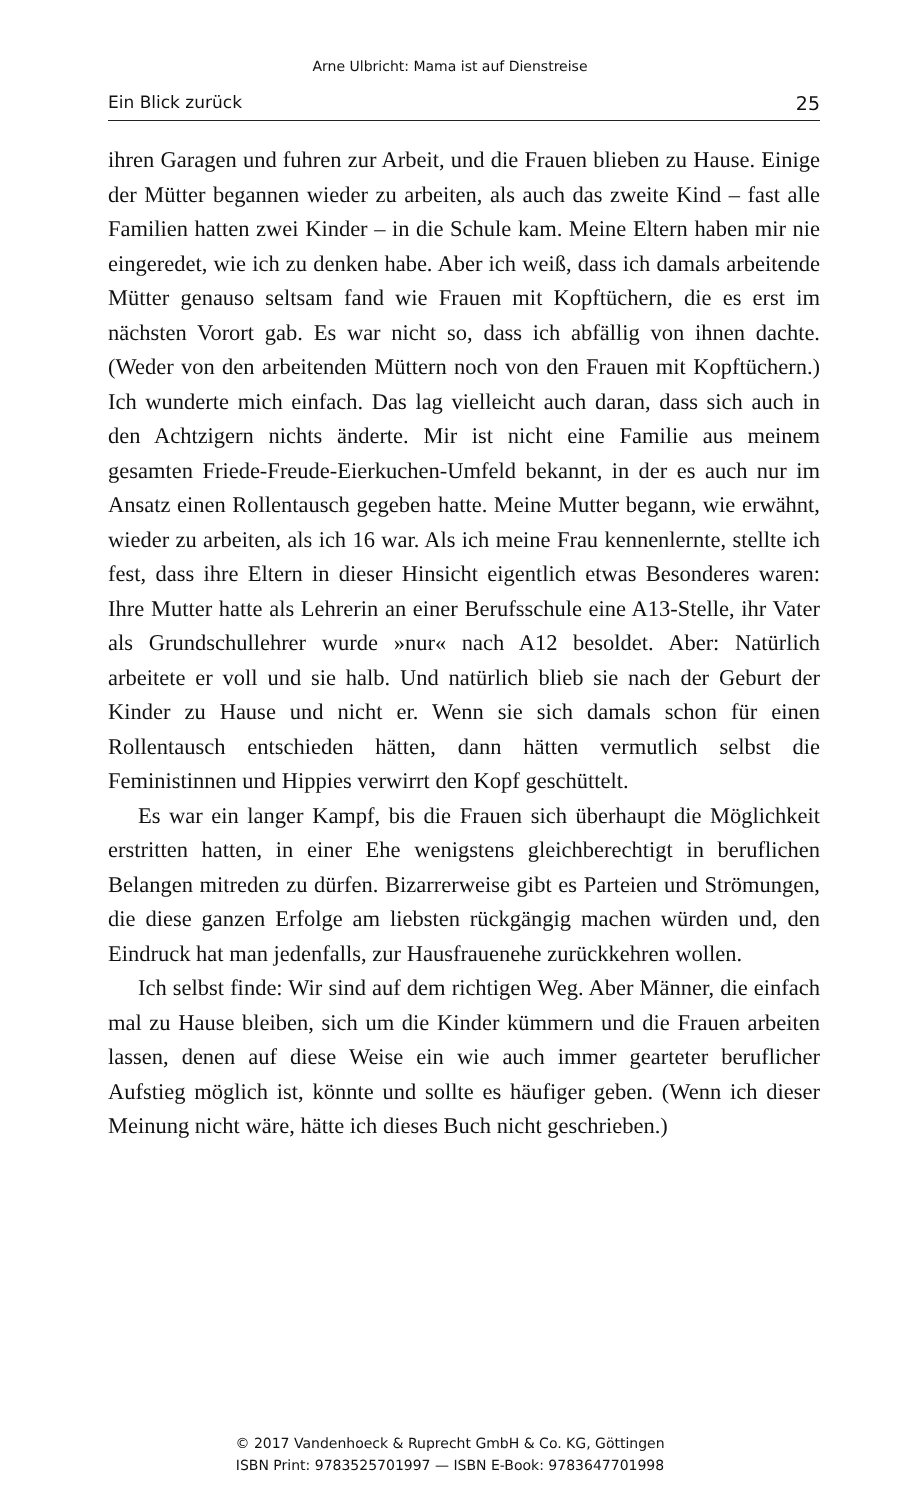Arne Ulbricht: Mama ist auf Dienstreise
Ein Blick zurück 25
ihren Garagen und fuhren zur Arbeit, und die Frauen blieben zu Hause. Einige der Mütter begannen wieder zu arbeiten, als auch das zweite Kind – fast alle Familien hatten zwei Kinder – in die Schule kam. Meine Eltern haben mir nie eingeredet, wie ich zu denken habe. Aber ich weiß, dass ich damals arbeitende Mütter genauso seltsam fand wie Frauen mit Kopftüchern, die es erst im nächsten Vorort gab. Es war nicht so, dass ich abfällig von ihnen dachte. (Weder von den arbeitenden Müttern noch von den Frauen mit Kopftüchern.) Ich wunderte mich einfach. Das lag vielleicht auch daran, dass sich auch in den Achtzigern nichts änderte. Mir ist nicht eine Familie aus meinem gesamten Friede-Freude-Eierkuchen-Umfeld bekannt, in der es auch nur im Ansatz einen Rollentausch gegeben hatte. Meine Mutter begann, wie erwähnt, wieder zu arbeiten, als ich 16 war. Als ich meine Frau kennenlernte, stellte ich fest, dass ihre Eltern in dieser Hinsicht eigentlich etwas Besonderes waren: Ihre Mutter hatte als Lehrerin an einer Berufsschule eine A13-Stelle, ihr Vater als Grundschullehrer wurde »nur« nach A12 besoldet. Aber: Natürlich arbeitete er voll und sie halb. Und natürlich blieb sie nach der Geburt der Kinder zu Hause und nicht er. Wenn sie sich damals schon für einen Rollentausch entschieden hätten, dann hätten vermutlich selbst die Feministinnen und Hippies verwirrt den Kopf geschüttelt.
Es war ein langer Kampf, bis die Frauen sich überhaupt die Möglichkeit erstritten hatten, in einer Ehe wenigstens gleichberechtigt in beruflichen Belangen mitreden zu dürfen. Bizarrerweise gibt es Parteien und Strömungen, die diese ganzen Erfolge am liebsten rückgängig machen würden und, den Eindruck hat man jedenfalls, zur Hausfrauenehe zurückkehren wollen.
Ich selbst finde: Wir sind auf dem richtigen Weg. Aber Männer, die einfach mal zu Hause bleiben, sich um die Kinder kümmern und die Frauen arbeiten lassen, denen auf diese Weise ein wie auch immer gearteter beruflicher Aufstieg möglich ist, könnte und sollte es häufiger geben. (Wenn ich dieser Meinung nicht wäre, hätte ich dieses Buch nicht geschrieben.)
© 2017 Vandenhoeck & Ruprecht GmbH & Co. KG, Göttingen
ISBN Print: 9783525701997 — ISBN E-Book: 9783647701998